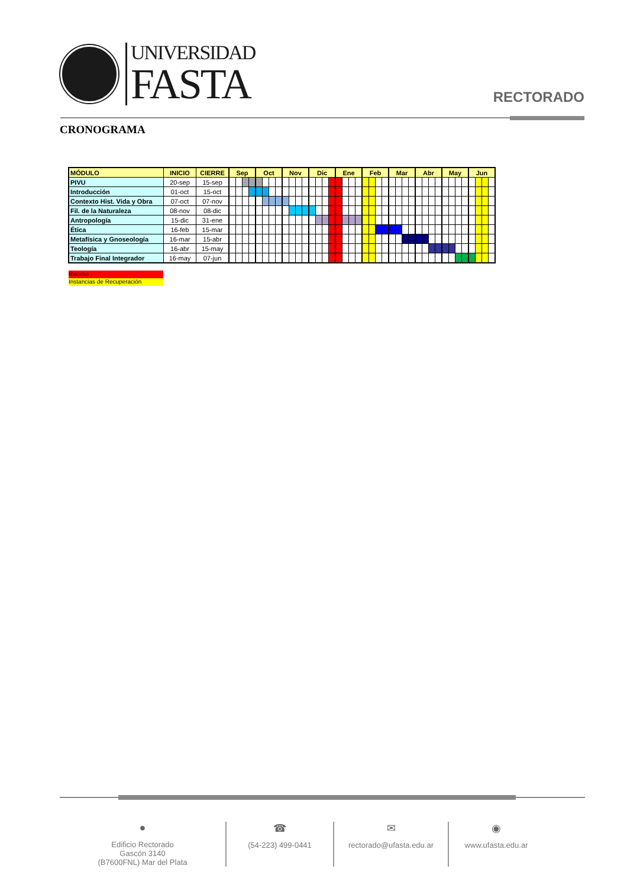UNIVERSIDAD
FASTA
RECTORADO
CRONOGRAMA
| MÓDULO | INICIO | CIERRE | Sep | | | | Oct | | | | Nov | | | | Dic | | | | Ene | | | | Feb | | | | Mar | | | | Abr | | | | May | | | | Jun | | | |
| --- | --- | --- | --- | --- | --- | --- | --- | --- | --- | --- | --- | --- | --- | --- | --- | --- | --- | --- | --- | --- | --- | --- | --- | --- | --- | --- | --- | --- | --- | --- | --- | --- | --- | --- | --- | --- | --- | --- | --- | --- | --- | --- |
| PIVU | 20-sep | 15-sep | | | | | | | | | | | | | | | | | | | | | | | | | | | | | | | | | | | | | | | | |
| Introducción | 01-oct | 15-oct | | | | | | | | | | | | | | | | | | | | | | | | | | | | | | | | | | | | | | | | |
| Contexto Hist. Vida y Obra | 07-oct | 07-nov | | | | | | | | | | | | | | | | | | | | | | | | | | | | | | | | | | | | | | | | |
| Fil. de la Naturaleza | 08-nov | 08-dic | | | | | | | | | | | | | | | | | | | | | | | | | | | | | | | | | | | | | | | | |
| Antropología | 15-dic | 31-ene | | | | | | | | | | | | | | | | | | | | | | | | | | | | | | | | | | | | | | | | |
| Ética | 16-feb | 15-mar | | | | | | | | | | | | | | | | | | | | | | | | | | | | | | | | | | | | | | | | |
| Metafísica y Gnoseología | 16-mar | 15-abr | | | | | | | | | | | | | | | | | | | | | | | | | | | | | | | | | | | | | | | | |
| Teología | 16-abr | 15-may | | | | | | | | | | | | | | | | | | | | | | | | | | | | | | | | | | | | | | | | |
| Trabajo Final Integrador | 16-may | 07-jun | | | | | | | | | | | | | | | | | | | | | | | | | | | | | | | | | | | | | | | | |
Receso
Instancias de Recuperación
●
Edificio Rectorado
Gascón 3140
(B7600FNL) Mar del Plata
☎
(54-223) 499-0441
✉
rectorado@ufasta.edu.ar
◉
www.ufasta.edu.ar